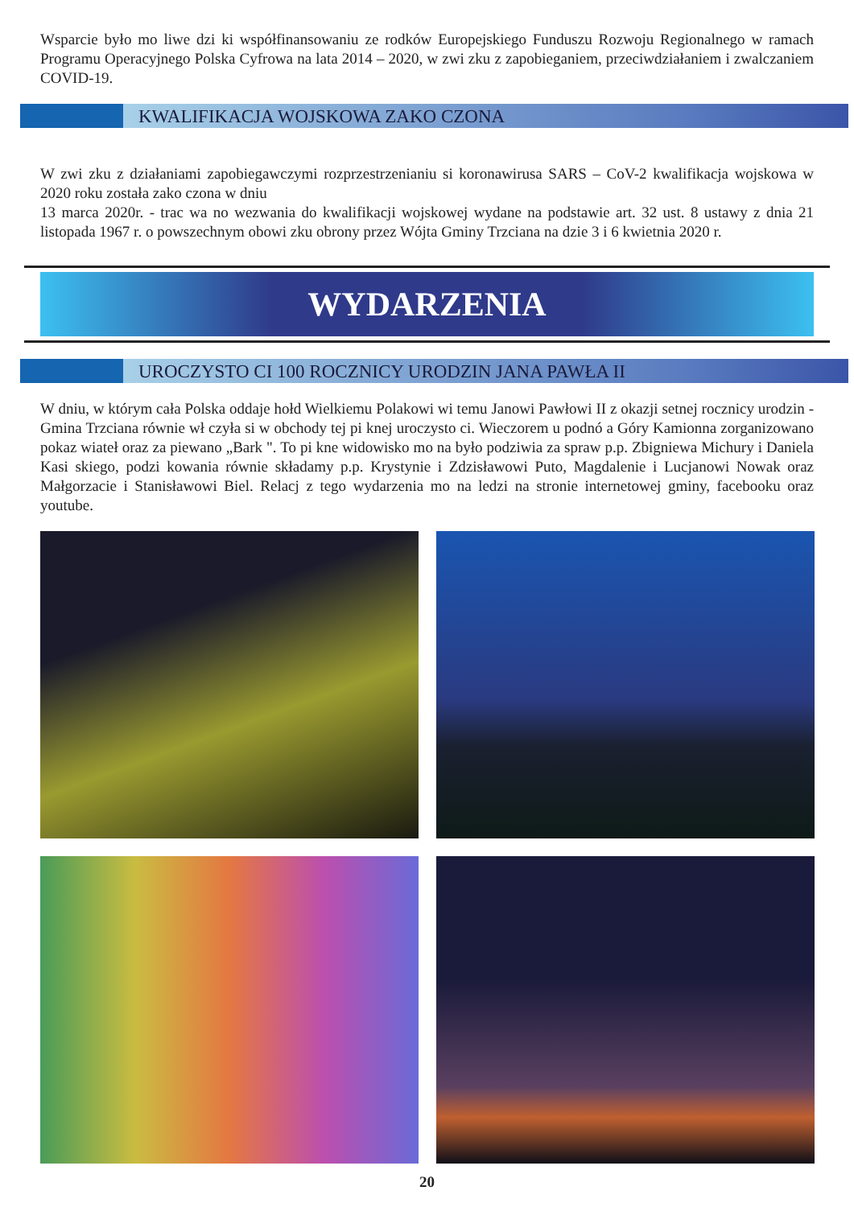Wsparcie było mo liwe dzi ki współfinansowaniu ze rodków Europejskiego Funduszu Rozwoju Regionalnego w ramach Programu Operacyjnego Polska Cyfrowa na lata 2014 – 2020, w zwi zku z zapobieganiem, przeciwdziałaniem i zwalczaniem COVID-19.
KWALIFIKACJA WOJSKOWA ZAKO CZONA
W zwi zku z działaniami zapobiegawczymi rozprzestrzenianiu si koronawirusa SARS – CoV-2 kwalifikacja wojskowa w 2020 roku została zako czona w dniu
13 marca 2020r. - trac wa no wezwania do kwalifikacji wojskowej wydane na podstawie art. 32 ust. 8 ustawy z dnia 21 listopada 1967 r. o powszechnym obowi zku obrony przez Wójta Gminy Trzciana na dzie 3 i 6 kwietnia 2020 r.
WYDARZENIA
UROCZYSTO CI 100 ROCZNICY URODZIN JANA PAWŁA II
W dniu, w którym cała Polska oddaje hołd Wielkiemu Polakowi wi temu Janowi Pawłowi II z okazji setnej rocznicy urodzin - Gmina Trzciana równie wł czyła si w obchody tej pi knej uroczysto ci. Wieczorem u podnó a Góry Kamionna zorganizowano pokaz wiateł oraz za piewano „Bark ". To pi kne widowisko mo na było podziwia za spraw p.p. Zbigniewa Michury i Daniela Kasi skiego, podzi kowania równie składamy p.p. Krystynie i Zdzisławowi Puto, Magdalenie i Lucjanowi Nowak oraz Małgorzacie i Stanisławowi Biel. Relacj z tego wydarzenia mo na ledzi na stronie internetowej gminy, facebooku oraz youtube.
20